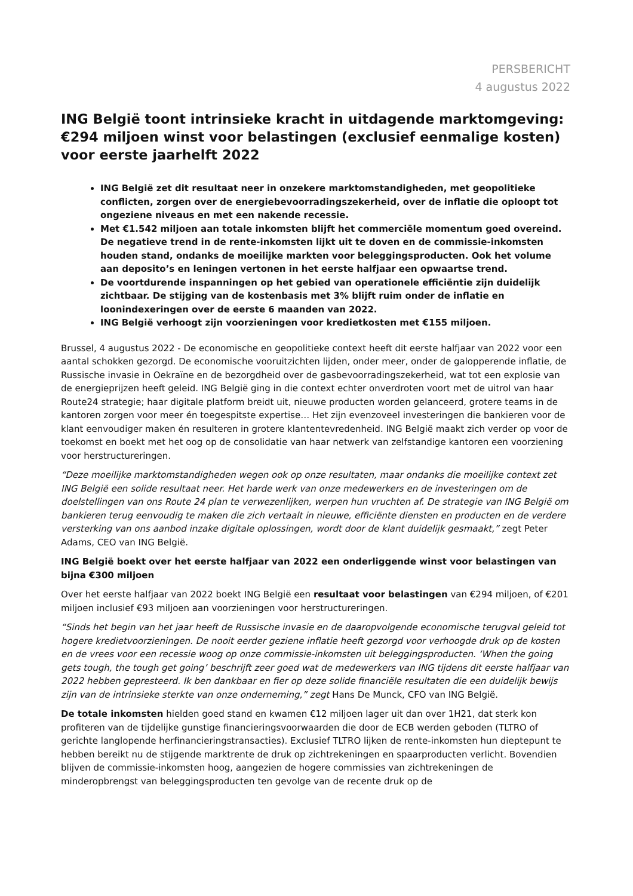PERSBERICHT
4 augustus 2022
ING België toont intrinsieke kracht in uitdagende marktomgeving: €294 miljoen winst voor belastingen (exclusief eenmalige kosten) voor eerste jaarhelft 2022
ING België zet dit resultaat neer in onzekere marktomstandigheden, met geopolitieke conflicten, zorgen over de energiebevoorradingszekerheid, over de inflatie die oploopt tot ongeziene niveaus en met een nakende recessie.
Met €1.542 miljoen aan totale inkomsten blijft het commerciële momentum goed overeind. De negatieve trend in de rente-inkomsten lijkt uit te doven en de commissie-inkomsten houden stand, ondanks de moeilijke markten voor beleggingsproducten. Ook het volume aan deposito’s en leningen vertonen in het eerste halfjaar een opwaartse trend.
De voortdurende inspanningen op het gebied van operationele efficiëntie zijn duidelijk zichtbaar. De stijging van de kostenbasis met 3% blijft ruim onder de inflatie en loonindexeringen over de eerste 6 maanden van 2022.
ING België verhoogt zijn voorzieningen voor kredietkosten met €155 miljoen.
Brussel, 4 augustus 2022 - De economische en geopolitieke context heeft dit eerste halfjaar van 2022 voor een aantal schokken gezorgd. De economische vooruitzichten lijden, onder meer, onder de galopperende inflatie, de Russische invasie in Oekraïne en de bezorgdheid over de gasbevoorradingszekerheid, wat tot een explosie van de energieprijzen heeft geleid. ING België ging in die context echter onverdroten voort met de uitrol van haar Route24 strategie; haar digitale platform breidt uit, nieuwe producten worden gelanceerd, grotere teams in de kantoren zorgen voor meer én toegespitste expertise… Het zijn evenzoveel investeringen die bankieren voor de klant eenvoudiger maken én resulteren in grotere klantentevredenheid. ING België maakt zich verder op voor de toekomst en boekt met het oog op de consolidatie van haar netwerk van zelfstandige kantoren een voorziening voor herstructureringen.
“Deze moeilijke marktomstandigheden wegen ook op onze resultaten, maar ondanks die moeilijke context zet ING België een solide resultaat neer. Het harde werk van onze medewerkers en de investeringen om de doelstellingen van ons Route 24 plan te verwezenlijken, werpen hun vruchten af. De strategie van ING België om bankieren terug eenvoudig te maken die zich vertaalt in nieuwe, efficiënte diensten en producten en de verdere versterking van ons aanbod inzake digitale oplossingen, wordt door de klant duidelijk gesmaakt,” zegt Peter Adams, CEO van ING België.
ING België boekt over het eerste halfjaar van 2022 een onderliggende winst voor belastingen van bijna €300 miljoen
Over het eerste halfjaar van 2022 boekt ING België een resultaat voor belastingen van €294 miljoen, of €201 miljoen inclusief €93 miljoen aan voorzieningen voor herstructureringen.
“Sinds het begin van het jaar heeft de Russische invasie en de daaropvolgende economische terugval geleid tot hogere kredietvoorzieningen. De nooit eerder geziene inflatie heeft gezorgd voor verhoogde druk op de kosten en de vrees voor een recessie woog op onze commissie-inkomsten uit beleggingsproducten. ‘When the going gets tough, the tough get going’ beschrijft zeer goed wat de medewerkers van ING tijdens dit eerste halfjaar van 2022 hebben gepresteerd. Ik ben dankbaar en fier op deze solide financiële resultaten die een duidelijk bewijs zijn van de intrinsieke sterkte van onze onderneming,” zegt Hans De Munck, CFO van ING België.
De totale inkomsten hielden goed stand en kwamen €12 miljoen lager uit dan over 1H21, dat sterk kon profiteren van de tijdelijke gunstige financieringsvoorwaarden die door de ECB werden geboden (TLTRO of gerichte langlopende herfinancieringstransacties). Exclusief TLTRO lijken de rente-inkomsten hun dieptepunt te hebben bereikt nu de stijgende marktrente de druk op zichtrekeningen en spaarproducten verlicht. Bovendien blijven de commissie-inkomsten hoog, aangezien de hogere commissies van zichtrekeningen de minderopbrengst van beleggingsproducten ten gevolge van de recente druk op de